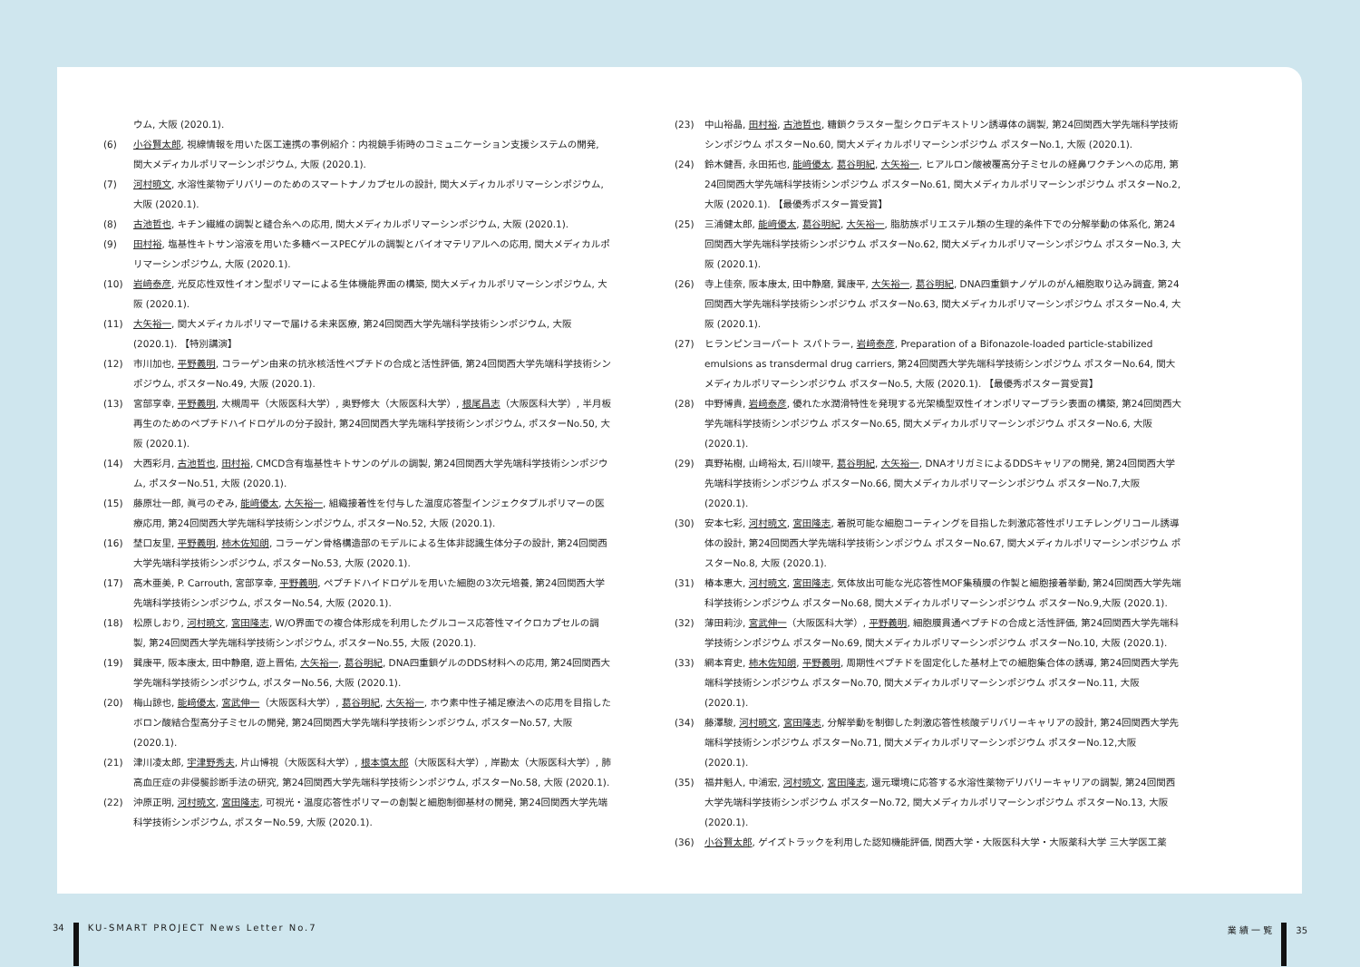ウム, 大阪 (2020.1).
(6) 小谷賢太郎, 視線情報を用いた医工連携の事例紹介：内視鏡手術時のコミュニケーション支援システムの開発, 関大メディカルポリマーシンポジウム, 大阪 (2020.1).
(7) 河村暁文, 水溶性薬物デリバリーのためのスマートナノカプセルの設計, 関大メディカルポリマーシンポジウム, 大阪 (2020.1).
(8) 古池哲也, キチン繊維の調製と縫合糸への応用, 関大メディカルポリマーシンポジウム, 大阪 (2020.1).
(9) 田村裕, 塩基性キトサン溶液を用いた多糖ベースPECゲルの調製とバイオマテリアルへの応用, 関大メディカルポリマーシンポジウム, 大阪 (2020.1).
(10) 岩﨑泰彦, 光反応性双性イオン型ポリマーによる生体機能界面の構築, 関大メディカルポリマーシンポジウム, 大阪 (2020.1).
(11) 大矢裕一, 関大メディカルポリマーで届ける未来医療, 第24回関西大学先端科学技術シンポジウム, 大阪 (2020.1). 【特別講演】
(12) 市川加也, 平野義明, コラーゲン由来の抗氷核活性ペプチドの合成と活性評価, 第24回関西大学先端科学技術シンポジウム, ポスターNo.49, 大阪 (2020.1).
(13) 宮部享幸, 平野義明, 大槻周平（大阪医科大学）, 奥野修大（大阪医科大学）, 根尾昌志（大阪医科大学）, 半月板再生のためのペプチドハイドロゲルの分子設計, 第24回関西大学先端科学技術シンポジウム, ポスターNo.50, 大阪 (2020.1).
(14) 大西彩月, 古池哲也, 田村裕, CMCD含有塩基性キトサンのゲルの調製, 第24回関西大学先端科学技術シンポジウム, ポスターNo.51, 大阪 (2020.1).
(15) 藤原壮一郎, 眞弓のぞみ, 能﨑優太, 大矢裕一, 組織接着性を付与した温度応答型インジェクタブルポリマーの医療応用, 第24回関西大学先端科学技術シンポジウム, ポスターNo.52, 大阪 (2020.1).
(16) 埜口友里, 平野義明, 柿木佐知朗, コラーゲン骨格構造部のモデルによる生体非認識生体分子の設計, 第24回関西大学先端科学技術シンポジウム, ポスターNo.53, 大阪 (2020.1).
(17) 高木亜美, P. Carrouth, 宮部享幸, 平野義明, ペプチドハイドロゲルを用いた細胞の3次元培養, 第24回関西大学先端科学技術シンポジウム, ポスターNo.54, 大阪 (2020.1).
(18) 松原しおり, 河村暁文, 宮田隆志, W/O界面での複合体形成を利用したグルコース応答性マイクロカプセルの調製, 第24回関西大学先端科学技術シンポジウム, ポスターNo.55, 大阪 (2020.1).
(19) 巽康平, 阪本康太, 田中静磨, 遊上晋佑, 大矢裕一, 葛谷明紀, DNA四重鎖ゲルのDDS材料への応用, 第24回関西大学先端科学技術シンポジウム, ポスターNo.56, 大阪 (2020.1).
(20) 梅山諒也, 能﨑優太, 宮武伸一（大阪医科大学）, 葛谷明紀, 大矢裕一, ホウ素中性子補足療法への応用を目指したボロン酸結合型高分子ミセルの開発, 第24回関西大学先端科学技術シンポジウム, ポスターNo.57, 大阪 (2020.1).
(21) 津川凌太郎, 宇津野秀夫, 片山博視（大阪医科大学）, 根本慎太郎（大阪医科大学）, 岸勘太（大阪医科大学）, 肺高血圧症の非侵襲診断手法の研究, 第24回関西大学先端科学技術シンポジウム, ポスターNo.58, 大阪 (2020.1).
(22) 沖原正明, 河村暁文, 宮田隆志, 可視光・温度応答性ポリマーの創製と細胞制御基材の開発, 第24回関西大学先端科学技術シンポジウム, ポスターNo.59, 大阪 (2020.1).
(23) 中山裕晶, 田村裕, 古池哲也, 糖鎖クラスター型シクロデキストリン誘導体の調製, 第24回関西大学先端科学技術シンポジウム ポスターNo.60, 関大メディカルポリマーシンポジウム ポスターNo.1, 大阪 (2020.1).
(24) 鈴木健吾, 永田拓也, 能﨑優太, 葛谷明紀, 大矢裕一, ヒアルロン酸被覆高分子ミセルの経鼻ワクチンへの応用, 第24回関西大学先端科学技術シンポジウム ポスターNo.61, 関大メディカルポリマーシンポジウム ポスターNo.2, 大阪 (2020.1). 【最優秀ポスター賞受賞】
(25) 三浦健太郎, 能﨑優太, 葛谷明紀, 大矢裕一, 脂肪族ポリエステル類の生理的条件下での分解挙動の体系化, 第24回関西大学先端科学技術シンポジウム ポスターNo.62, 関大メディカルポリマーシンポジウム ポスターNo.3, 大阪 (2020.1).
(26) 寺上佳奈, 阪本康太, 田中静磨, 巽康平, 大矢裕一, 葛谷明紀, DNA四重鎖ナノゲルのがん細胞取り込み調査, 第24回関西大学先端科学技術シンポジウム ポスターNo.63, 関大メディカルポリマーシンポジウム ポスターNo.4, 大阪 (2020.1).
(27) ヒランピンヨーパート スパトラー, 岩﨑泰彦, Preparation of a Bifonazole-loaded particle-stabilized emulsions as transdermal drug carriers, 第24回関西大学先端科学技術シンポジウム ポスターNo.64, 関大メディカルポリマーシンポジウム ポスターNo.5, 大阪 (2020.1). 【最優秀ポスター賞受賞】
(28) 中野博貴, 岩﨑泰彦, 優れた水潤滑特性を発現する光架橋型双性イオンポリマーブラシ表面の構築, 第24回関西大学先端科学技術シンポジウム ポスターNo.65, 関大メディカルポリマーシンポジウム ポスターNo.6, 大阪 (2020.1).
(29) 真野祐樹, 山﨑裕太, 石川竣平, 葛谷明紀, 大矢裕一, DNAオリガミによるDDSキャリアの開発, 第24回関西大学先端科学技術シンポジウム ポスターNo.66, 関大メディカルポリマーシンポジウム ポスターNo.7,大阪 (2020.1).
(30) 安本七彩, 河村暁文, 宮田隆志, 着脱可能な細胞コーティングを目指した刺激応答性ポリエチレングリコール誘導体の設計, 第24回関西大学先端科学技術シンポジウム ポスターNo.67, 関大メディカルポリマーシンポジウム ポスターNo.8, 大阪 (2020.1).
(31) 椿本恵大, 河村暁文, 宮田隆志, 気体放出可能な光応答性MOF集積膜の作製と細胞接着挙動, 第24回関西大学先端科学技術シンポジウム ポスターNo.68, 関大メディカルポリマーシンポジウム ポスターNo.9,大阪 (2020.1).
(32) 薄田莉沙, 宮武伸一（大阪医科大学）, 平野義明, 細胞膜貫通ペプチドの合成と活性評価, 第24回関西大学先端科学技術シンポジウム ポスターNo.69, 関大メディカルポリマーシンポジウム ポスターNo.10, 大阪 (2020.1).
(33) 網本育史, 柿木佐知朗, 平野義明, 周期性ペプチドを固定化した基材上での細胞集合体の誘導, 第24回関西大学先端科学技術シンポジウム ポスターNo.70, 関大メディカルポリマーシンポジウム ポスターNo.11, 大阪 (2020.1).
(34) 藤澤駿, 河村暁文, 宮田隆志, 分解挙動を制御した刺激応答性核酸デリバリーキャリアの設計, 第24回関西大学先端科学技術シンポジウム ポスターNo.71, 関大メディカルポリマーシンポジウム ポスターNo.12,大阪 (2020.1).
(35) 福井魁人, 中浦宏, 河村暁文, 宮田隆志, 還元環境に応答する水溶性薬物デリバリーキャリアの調製, 第24回関西大学先端科学技術シンポジウム ポスターNo.72, 関大メディカルポリマーシンポジウム ポスターNo.13, 大阪 (2020.1).
(36) 小谷賢太郎, ゲイズトラックを利用した認知機能評価, 関西大学・大阪医科大学・大阪薬科大学 三大学医工薬
34 KU-SMART PROJECT News Letter No.7
業 績 一 覧 35